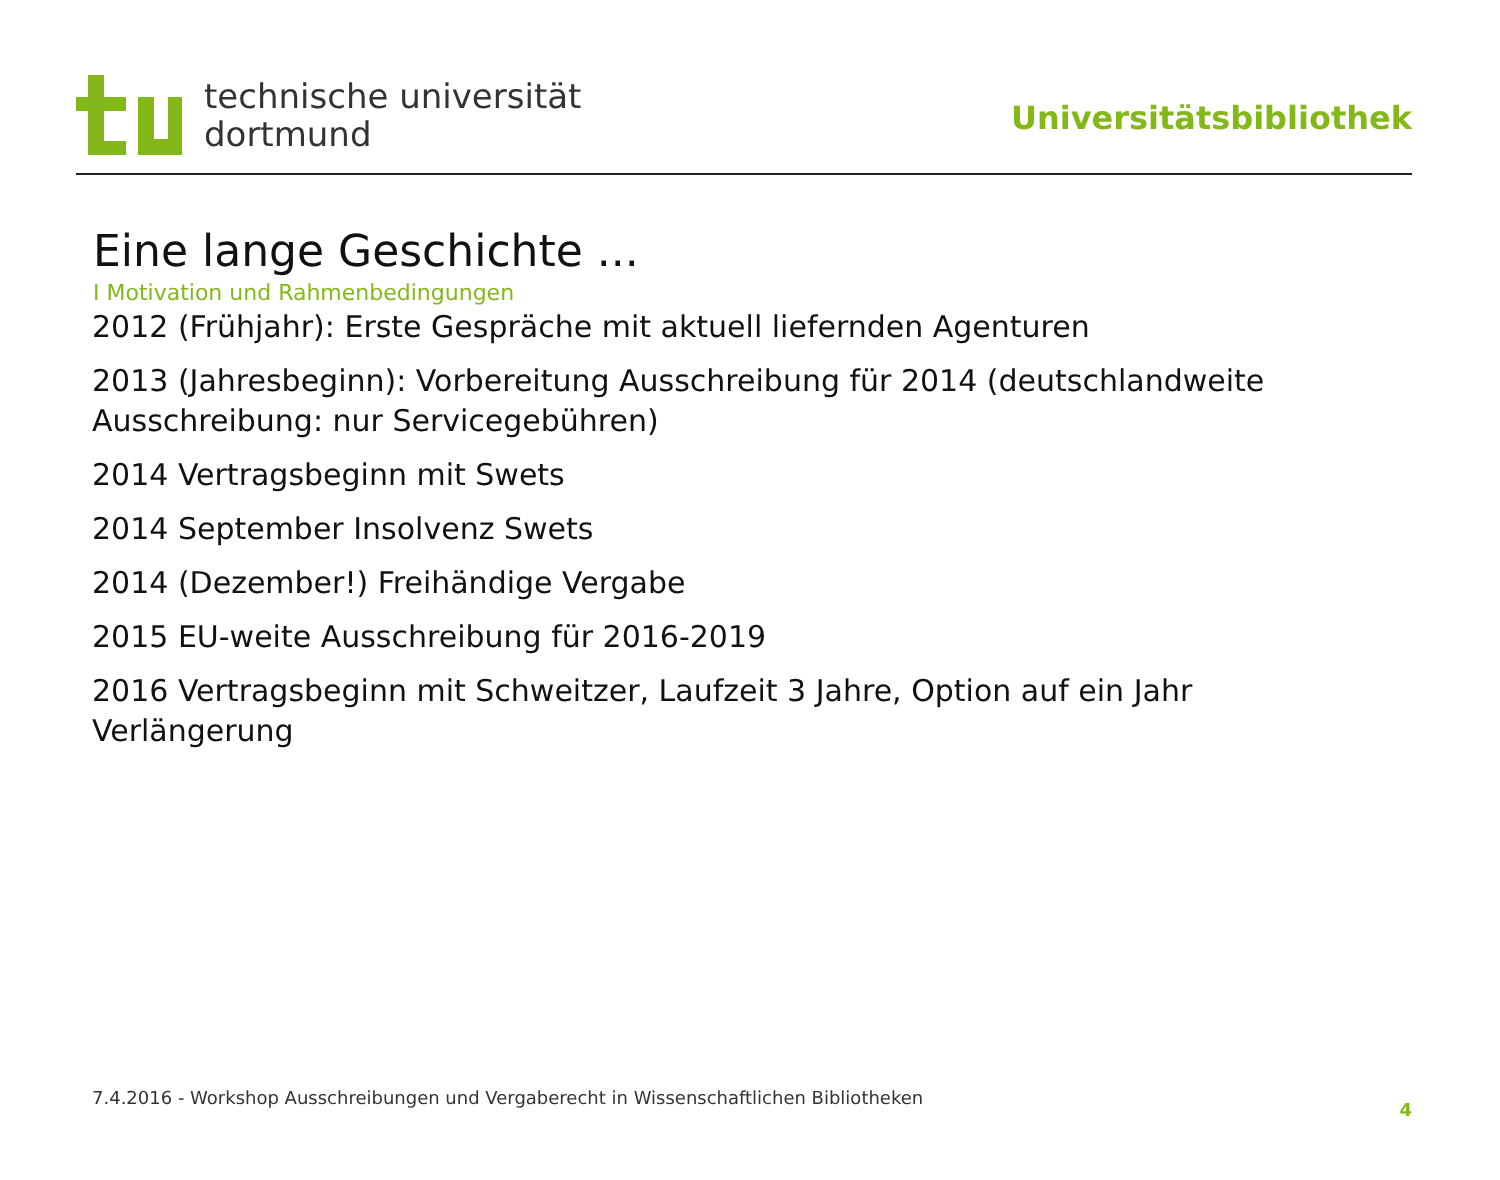technische universität
dortmund
Universitätsbibliothek
Eine lange Geschichte ...
I Motivation und Rahmenbedingungen
2012 (Frühjahr): Erste Gespräche mit aktuell liefernden Agenturen
2013 (Jahresbeginn): Vorbereitung Ausschreibung für 2014 (deutschlandweite Ausschreibung: nur Servicegebühren)
2014 Vertragsbeginn mit Swets
2014 September Insolvenz Swets
2014 (Dezember!) Freihändige Vergabe
2015 EU-weite Ausschreibung für 2016-2019
2016 Vertragsbeginn mit Schweitzer, Laufzeit 3 Jahre, Option auf ein Jahr Verlängerung
7.4.2016 - Workshop Ausschreibungen und Vergaberecht in Wissenschaftlichen Bibliotheken 4